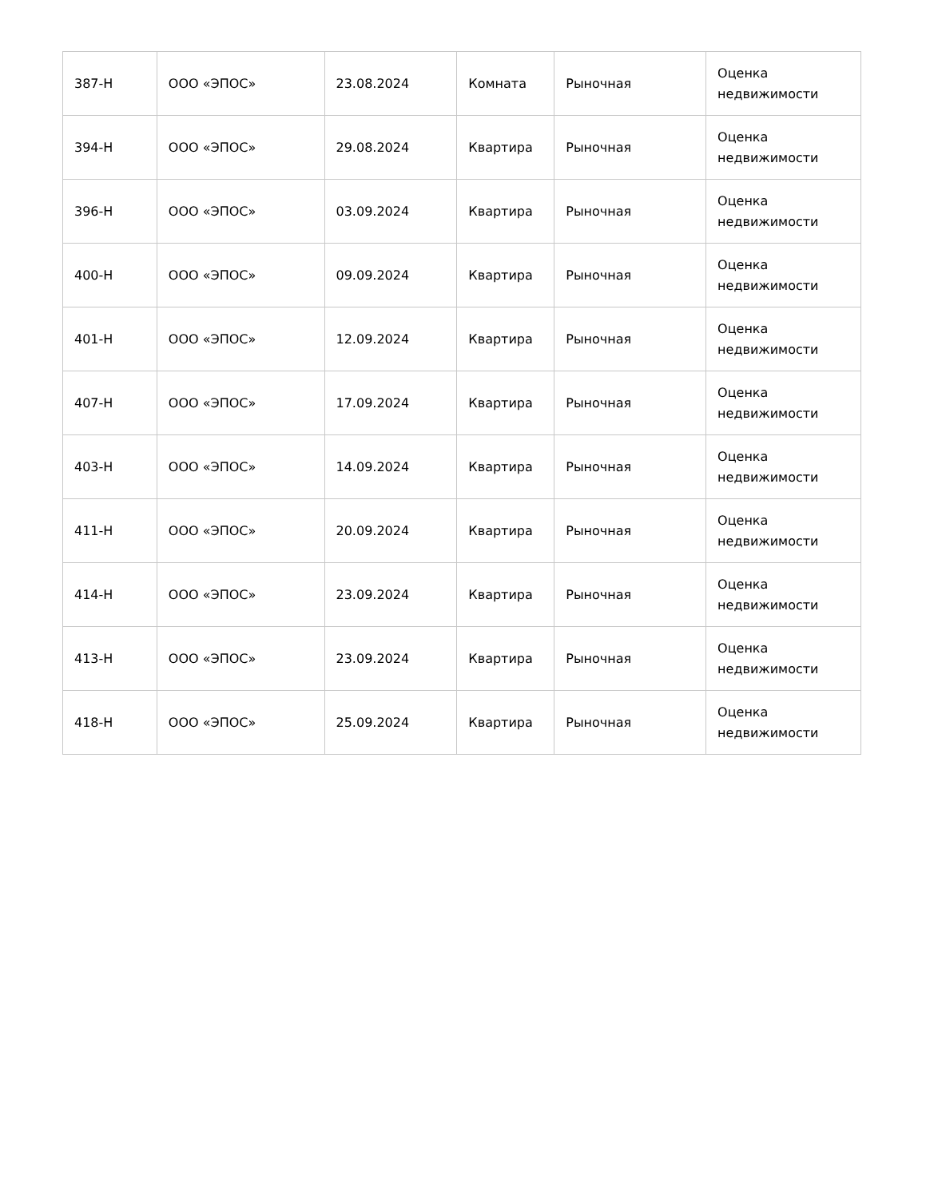| 387-Н | ООО «ЭПОС» | 23.08.2024 | Комната | Рыночная | Оценка недвижимости |
| 394-Н | ООО «ЭПОС» | 29.08.2024 | Квартира | Рыночная | Оценка недвижимости |
| 396-Н | ООО «ЭПОС» | 03.09.2024 | Квартира | Рыночная | Оценка недвижимости |
| 400-Н | ООО «ЭПОС» | 09.09.2024 | Квартира | Рыночная | Оценка недвижимости |
| 401-Н | ООО «ЭПОС» | 12.09.2024 | Квартира | Рыночная | Оценка недвижимости |
| 407-Н | ООО «ЭПОС» | 17.09.2024 | Квартира | Рыночная | Оценка недвижимости |
| 403-Н | ООО «ЭПОС» | 14.09.2024 | Квартира | Рыночная | Оценка недвижимости |
| 411-Н | ООО «ЭПОС» | 20.09.2024 | Квартира | Рыночная | Оценка недвижимости |
| 414-Н | ООО «ЭПОС» | 23.09.2024 | Квартира | Рыночная | Оценка недвижимости |
| 413-Н | ООО «ЭПОС» | 23.09.2024 | Квартира | Рыночная | Оценка недвижимости |
| 418-Н | ООО «ЭПОС» | 25.09.2024 | Квартира | Рыночная | Оценка недвижимости |